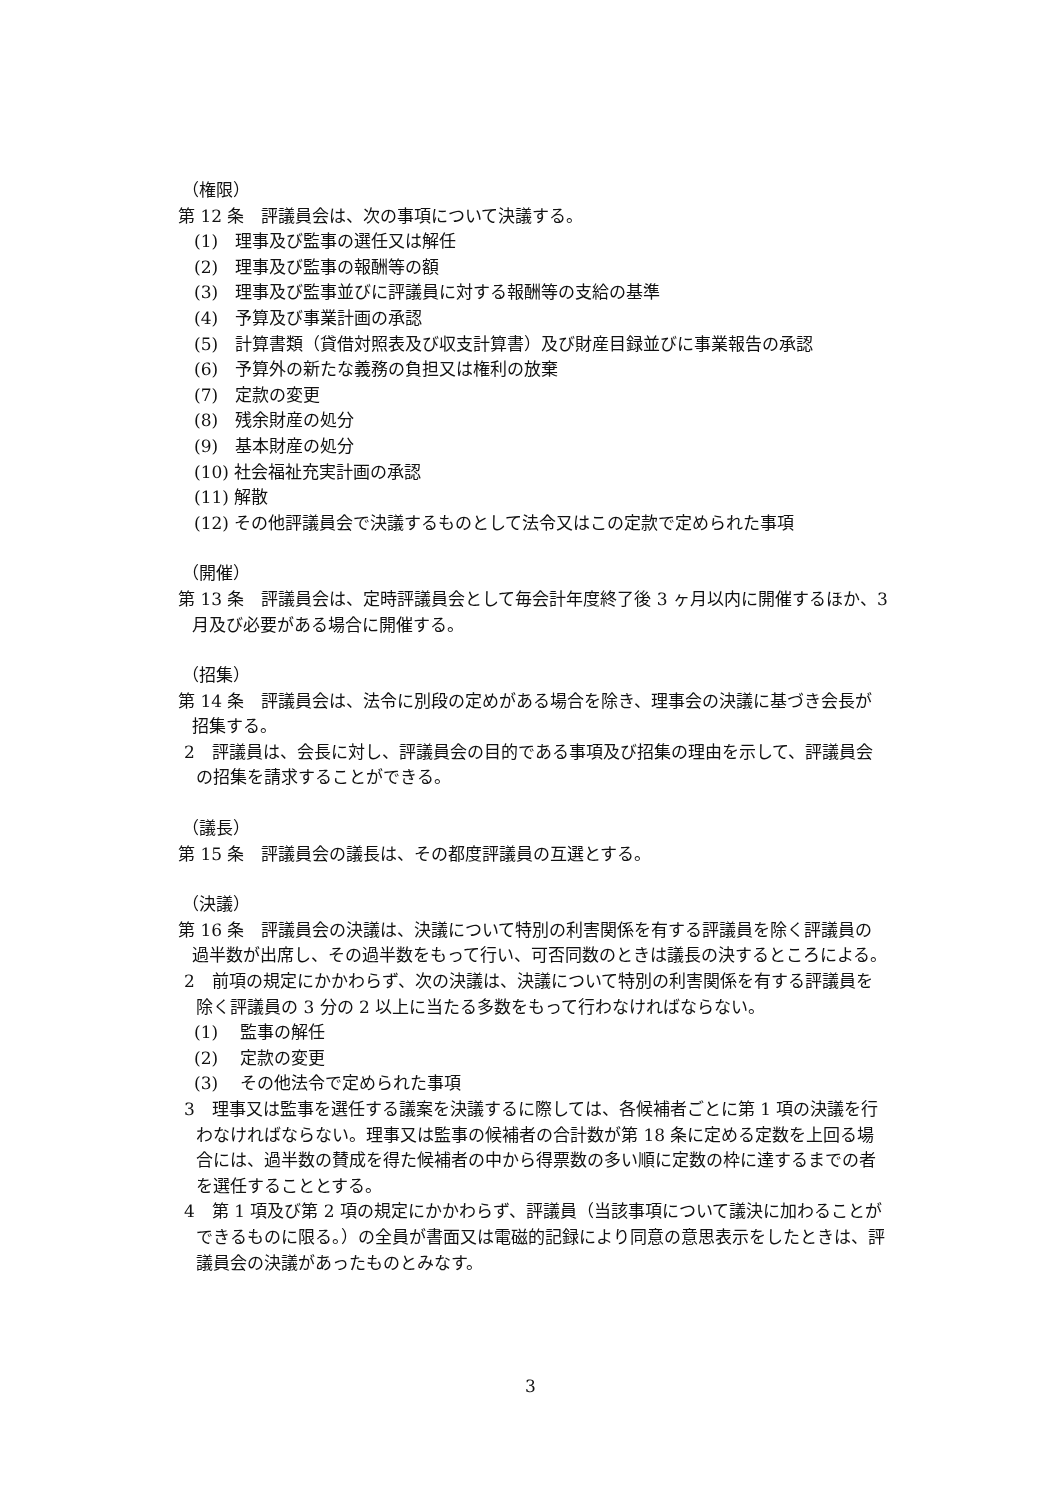（権限）
第 12 条　評議員会は、次の事項について決議する。
(1)　理事及び監事の選任又は解任
(2)　理事及び監事の報酬等の額
(3)　理事及び監事並びに評議員に対する報酬等の支給の基準
(4)　予算及び事業計画の承認
(5)　計算書類（貸借対照表及び収支計算書）及び財産目録並びに事業報告の承認
(6)　予算外の新たな義務の負担又は権利の放棄
(7)　定款の変更
(8)　残余財産の処分
(9)　基本財産の処分
(10) 社会福祉充実計画の承認
(11) 解散
(12) その他評議員会で決議するものとして法令又はこの定款で定められた事項
（開催）
第 13 条　評議員会は、定時評議員会として毎会計年度終了後 3 ヶ月以内に開催するほか、3 月及び必要がある場合に開催する。
（招集）
第 14 条　評議員会は、法令に別段の定めがある場合を除き、理事会の決議に基づき会長が招集する。
2　評議員は、会長に対し、評議員会の目的である事項及び招集の理由を示して、評議員会の招集を請求することができる。
（議長）
第 15 条　評議員会の議長は、その都度評議員の互選とする。
（決議）
第 16 条　評議員会の決議は、決議について特別の利害関係を有する評議員を除く評議員の過半数が出席し、その過半数をもって行い、可否同数のときは議長の決するところによる。
2　前項の規定にかかわらず、次の決議は、決議について特別の利害関係を有する評議員を除く評議員の 3 分の 2 以上に当たる多数をもって行わなければならない。
(1)　 監事の解任
(2)　 定款の変更
(3)　 その他法令で定められた事項
3　理事又は監事を選任する議案を決議するに際しては、各候補者ごとに第 1 項の決議を行わなければならない。理事又は監事の候補者の合計数が第 18 条に定める定数を上回る場合には、過半数の賛成を得た候補者の中から得票数の多い順に定数の枠に達するまでの者を選任することとする。
4　第 1 項及び第 2 項の規定にかかわらず、評議員（当該事項について議決に加わることができるものに限る。）の全員が書面又は電磁的記録により同意の意思表示をしたときは、評議員会の決議があったものとみなす。
3